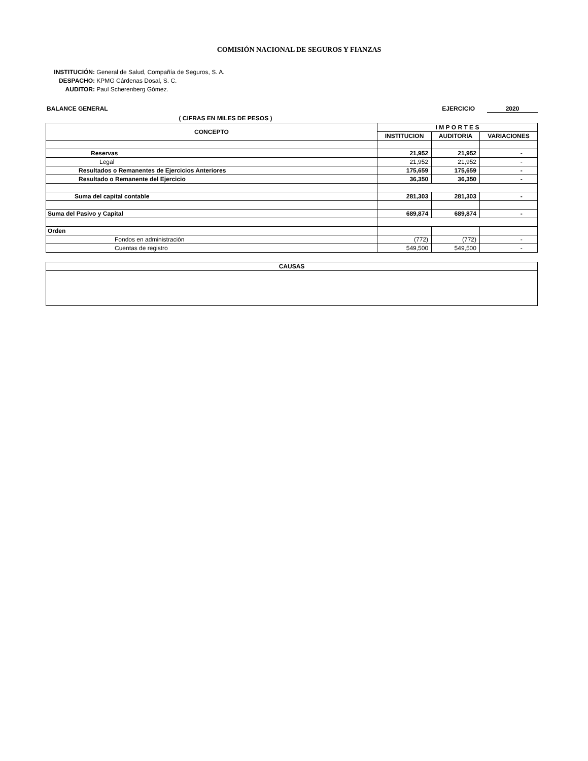COMISIÓN NACIONAL DE SEGUROS Y FIANZAS
INSTITUCIÓN: General de Salud, Compañía de Seguros, S. A.
DESPACHO: KPMG Cárdenas Dosal, S. C.
AUDITOR: Paul Scherenberg Gómez.
BALANCE GENERAL EJERCICIO 2020
( CIFRAS EN MILES DE PESOS )
| CONCEPTO | I M P O R T E S | | |
| --- | --- | --- | --- |
| | INSTITUCION | AUDITORIA | VARIACIONES |
| Reservas | 21,952 | 21,952 | - |
| Legal | 21,952 | 21,952 | - |
| Resultados o Remanentes de Ejercicios Anteriores | 175,659 | 175,659 | - |
| Resultado o Remanente del Ejercicio | 36,350 | 36,350 | - |
| Suma del capital contable | 281,303 | 281,303 | - |
| Suma del Pasivo y Capital | 689,874 | 689,874 | - |
| Orden | | | |
| Fondos en administración | (772) | (772) | - |
| Cuentas de registro | 549,500 | 549,500 | - |
| CAUSAS |
| --- |